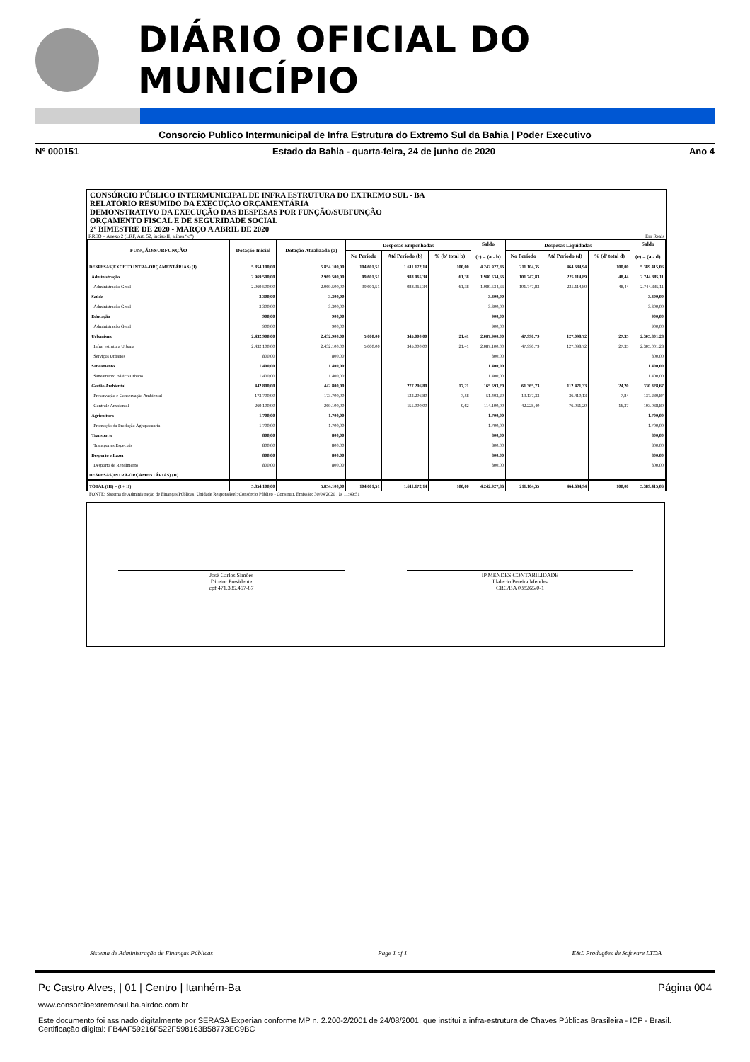DIÁRIO OFICIAL DO MUNICÍPIO
Consorcio Publico Intermunicipal de Infra Estrutura do Extremo Sul da Bahia | Poder Executivo
Nº 000151 Estado da Bahia - quarta-feira, 24 de junho de 2020 Ano 4
CONSÓRCIO PÚBLICO INTERMUNICIPAL DE INFRA ESTRUTURA DO EXTREMO SUL - BA
RELATÓRIO RESUMIDO DA EXECUÇÃO ORÇAMENTÁRIA
DEMONSTRATIVO DA EXECUÇÃO DAS DESPESAS POR FUNÇÃO/SUBFUNÇÃO
ORÇAMENTO FISCAL E DE SEGURIDADE SOCIAL
2º BIMESTRE DE 2020 - MARÇO A ABRIL DE 2020
RREO – Anexo 2 (LRF, Art. 52, inciso II, alínea “c”) Em Reais
| FUNÇÃO/SUBFUNÇÃO | Dotação Inicial | Dotação Atualizada (a) | Despesas Empenhadas | | | Saldo (c) = (a - b) | Despesas Liquidadas | | | Saldo (e) = (a - d) |
| --- | --- | --- | --- | --- | --- | --- | --- | --- | --- | --- |
| | | | No Período | Até Período (b) | % (b/ total b) | | No Período | Até Período (d) | % (d/ total d) | |
| DESPESAS(EXCETO INTRA-ORÇAMENTÁRIAS) (I) | 5.854.100,00 | 5.854.100,00 | 104.601,51 | 1.611.172,14 | 100,00 | 4.242.927,86 | 211.104,35 | 464.684,94 | 100,00 | 5.389.415,06 |
| Administração | 2.969.500,00 | 2.969.500,00 | 99.601,51 | 988.965,34 | 61,38 | 1.980.534,66 | 101.747,83 | 225.114,89 | 48,44 | 2.744.385,11 |
| Administração Geral | 2.969.500,00 | 2.969.500,00 | 99.601,51 | 988.965,34 | 61,38 | 1.980.534,66 | 101.747,83 | 225.114,89 | 48,44 | 2.744.385,11 |
| Saúde | 3.300,00 | 3.300,00 | | | | 3.300,00 | | | | 3.300,00 |
| Administração Geral | 3.300,00 | 3.300,00 | | | | 3.300,00 | | | | 3.300,00 |
| Educação | 900,00 | 900,00 | | | | 900,00 | | | | 900,00 |
| Administração Geral | 900,00 | 900,00 | | | | 900,00 | | | | 900,00 |
| Urbanismo | 2.432.900,00 | 2.432.900,00 | 5.000,00 | 345.000,00 | 21,41 | 2.087.900,00 | 47.990,79 | 127.098,72 | 27,35 | 2.305.801,28 |
| Infra_estrutura Urbana | 2.432.100,00 | 2.432.100,00 | 5.000,00 | 345.000,00 | 21,41 | 2.087.100,00 | 47.990,79 | 127.098,72 | 27,35 | 2.305.001,28 |
| Serviços Urbanos | 800,00 | 800,00 | | | | 800,00 | | | | 800,00 |
| Saneamento | 1.400,00 | 1.400,00 | | | | 1.400,00 | | | | 1.400,00 |
| Saneamento Básico Urbano | 1.400,00 | 1.400,00 | | | | 1.400,00 | | | | 1.400,00 |
| Gestão Ambiental | 442.800,00 | 442.800,00 | | 277.206,80 | 17,21 | 165.593,20 | 61.365,73 | 112.471,33 | 24,20 | 330.328,67 |
| Preservação e Conservação Ambiental | 173.700,00 | 173.700,00 | | 122.206,80 | 7,58 | 51.493,20 | 19.137,33 | 36.410,13 | 7,84 | 137.289,87 |
| Controle Ambiental | 269.100,00 | 269.100,00 | | 155.000,00 | 9,62 | 114.100,00 | 42.228,40 | 76.061,20 | 16,37 | 193.038,80 |
| Agricultura | 1.700,00 | 1.700,00 | | | | 1.700,00 | | | | 1.700,00 |
| Promoção da Produção Agropecuaria | 1.700,00 | 1.700,00 | | | | 1.700,00 | | | | 1.700,00 |
| Transporte | 800,00 | 800,00 | | | | 800,00 | | | | 800,00 |
| Transportes Especiais | 800,00 | 800,00 | | | | 800,00 | | | | 800,00 |
| Desporto e Lazer | 800,00 | 800,00 | | | | 800,00 | | | | 800,00 |
| Desporto de Rendimento | 800,00 | 800,00 | | | | 800,00 | | | | 800,00 |
| DESPESAS(INTRA-ORÇAMENTÁRIAS) (II) | | | | | | | | | | |
| TOTAL (III) = (I + II) | 5.854.100,00 | 5.854.100,00 | 104.601,51 | 1.611.172,14 | 100,00 | 4.242.927,86 | 211.104,35 | 464.684,94 | 100,00 | 5.389.415,06 |
FONTE: Sistema de Administração de Finanças Públicas, Unidade Responsável: Consórcio Público - Construir, Emissão: 30/04/2020 , às 11:49:51
José Carlos Simões
Diretor Presidente
cpf 471.335.467-87
IP MENDES CONTABILIDADE
Idalecio Pereira Mendes
CRC/BA 038265/0-1
Sistema de Administração de Finanças Públicas Page 1 of 1 E&L Produções de Software LTDA
Pc Castro Alves, | 01 | Centro | Itanhém-Ba Página 004
www.consorcioextremosul.ba.airdoc.com.br
Este documento foi assinado digitalmente por SERASA Experian conforme MP n. 2.200-2/2001 de 24/08/2001, que institui a infra-estrutura de Chaves Públicas Brasileira - ICP - Brasil. Certificação diigital: FB4AF59216F522F598163B58773EC9BC